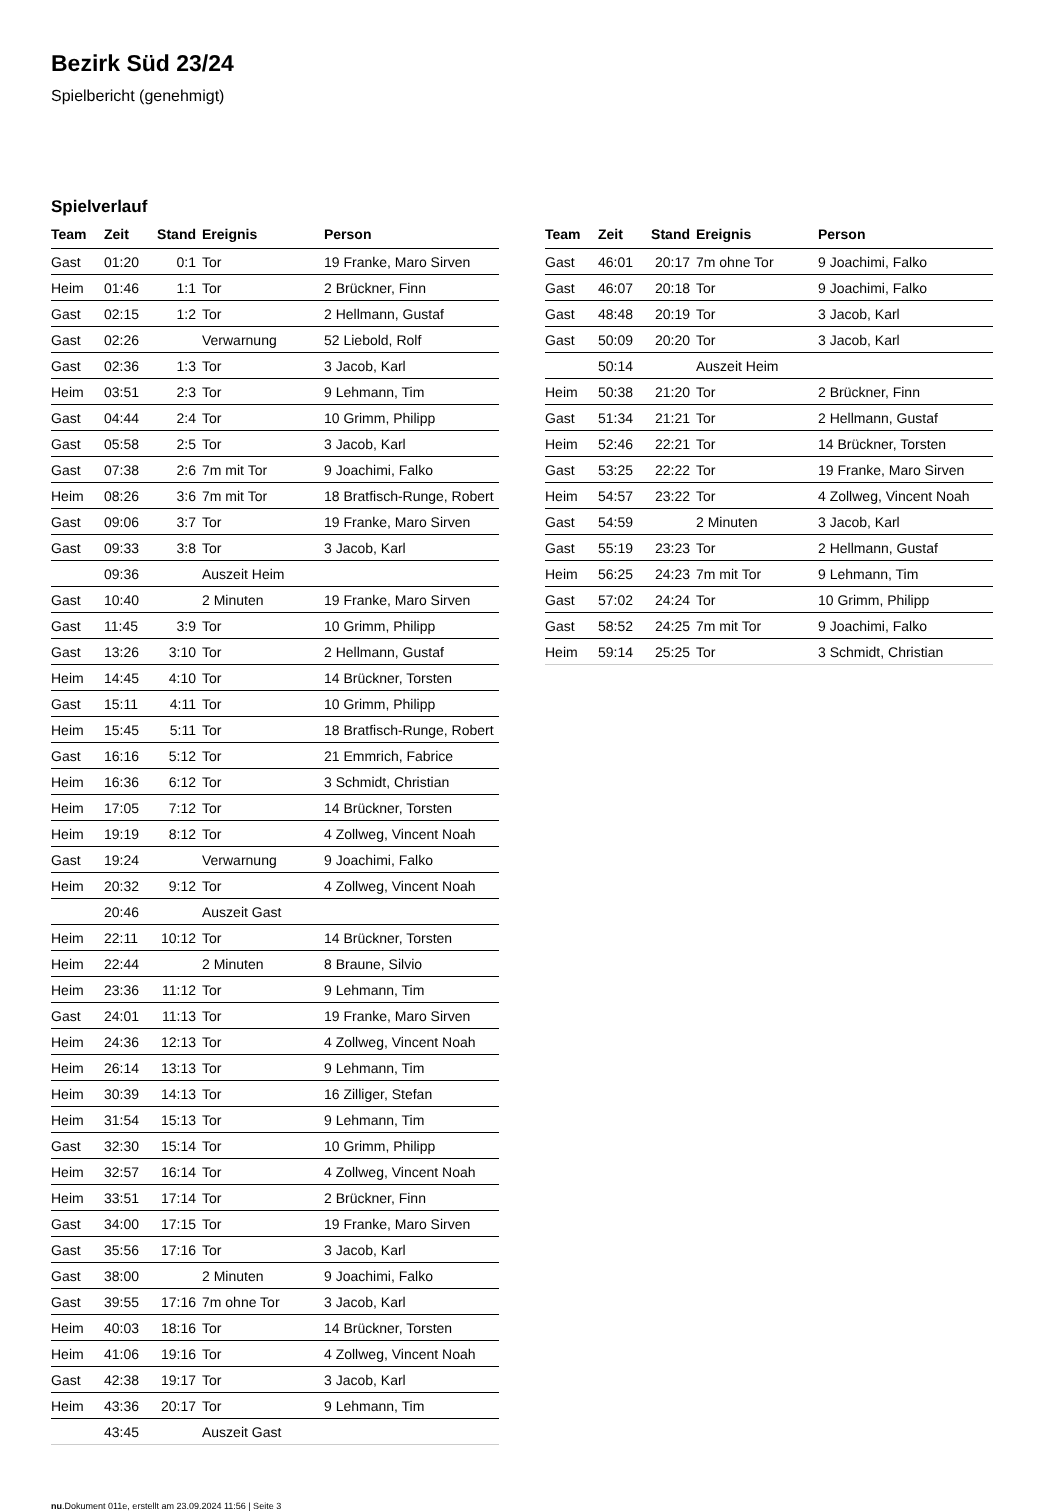Bezirk Süd 23/24
Spielbericht (genehmigt)
Spielverlauf
| Team | Zeit | Stand | Ereignis | Person |
| --- | --- | --- | --- | --- |
| Gast | 01:20 | 0:1 | Tor | 19 Franke, Maro Sirven |
| Heim | 01:46 | 1:1 | Tor | 2 Brückner, Finn |
| Gast | 02:15 | 1:2 | Tor | 2 Hellmann, Gustaf |
| Gast | 02:26 | | Verwarnung | 52 Liebold, Rolf |
| Gast | 02:36 | 1:3 | Tor | 3 Jacob, Karl |
| Heim | 03:51 | 2:3 | Tor | 9 Lehmann, Tim |
| Gast | 04:44 | 2:4 | Tor | 10 Grimm, Philipp |
| Gast | 05:58 | 2:5 | Tor | 3 Jacob, Karl |
| Gast | 07:38 | 2:6 | 7m mit Tor | 9 Joachimi, Falko |
| Heim | 08:26 | 3:6 | 7m mit Tor | 18 Bratfisch-Runge, Robert |
| Gast | 09:06 | 3:7 | Tor | 19 Franke, Maro Sirven |
| Gast | 09:33 | 3:8 | Tor | 3 Jacob, Karl |
| | 09:36 | | Auszeit Heim | |
| Gast | 10:40 | | 2 Minuten | 19 Franke, Maro Sirven |
| Gast | 11:45 | 3:9 | Tor | 10 Grimm, Philipp |
| Gast | 13:26 | 3:10 | Tor | 2 Hellmann, Gustaf |
| Heim | 14:45 | 4:10 | Tor | 14 Brückner, Torsten |
| Gast | 15:11 | 4:11 | Tor | 10 Grimm, Philipp |
| Heim | 15:45 | 5:11 | Tor | 18 Bratfisch-Runge, Robert |
| Gast | 16:16 | 5:12 | Tor | 21 Emmrich, Fabrice |
| Heim | 16:36 | 6:12 | Tor | 3 Schmidt, Christian |
| Heim | 17:05 | 7:12 | Tor | 14 Brückner, Torsten |
| Heim | 19:19 | 8:12 | Tor | 4 Zollweg, Vincent Noah |
| Gast | 19:24 | | Verwarnung | 9 Joachimi, Falko |
| Heim | 20:32 | 9:12 | Tor | 4 Zollweg, Vincent Noah |
| | 20:46 | | Auszeit Gast | |
| Heim | 22:11 | 10:12 | Tor | 14 Brückner, Torsten |
| Heim | 22:44 | | 2 Minuten | 8 Braune, Silvio |
| Heim | 23:36 | 11:12 | Tor | 9 Lehmann, Tim |
| Gast | 24:01 | 11:13 | Tor | 19 Franke, Maro Sirven |
| Heim | 24:36 | 12:13 | Tor | 4 Zollweg, Vincent Noah |
| Heim | 26:14 | 13:13 | Tor | 9 Lehmann, Tim |
| Heim | 30:39 | 14:13 | Tor | 16 Zilliger, Stefan |
| Heim | 31:54 | 15:13 | Tor | 9 Lehmann, Tim |
| Gast | 32:30 | 15:14 | Tor | 10 Grimm, Philipp |
| Heim | 32:57 | 16:14 | Tor | 4 Zollweg, Vincent Noah |
| Heim | 33:51 | 17:14 | Tor | 2 Brückner, Finn |
| Gast | 34:00 | 17:15 | Tor | 19 Franke, Maro Sirven |
| Gast | 35:56 | 17:16 | Tor | 3 Jacob, Karl |
| Gast | 38:00 | | 2 Minuten | 9 Joachimi, Falko |
| Gast | 39:55 | 17:16 | 7m ohne Tor | 3 Jacob, Karl |
| Heim | 40:03 | 18:16 | Tor | 14 Brückner, Torsten |
| Heim | 41:06 | 19:16 | Tor | 4 Zollweg, Vincent Noah |
| Gast | 42:38 | 19:17 | Tor | 3 Jacob, Karl |
| Heim | 43:36 | 20:17 | Tor | 9 Lehmann, Tim |
| | 43:45 | | Auszeit Gast | |
| Team | Zeit | Stand | Ereignis | Person |
| --- | --- | --- | --- | --- |
| Gast | 46:01 | 20:17 | 7m ohne Tor | 9 Joachimi, Falko |
| Gast | 46:07 | 20:18 | Tor | 9 Joachimi, Falko |
| Gast | 48:48 | 20:19 | Tor | 3 Jacob, Karl |
| Gast | 50:09 | 20:20 | Tor | 3 Jacob, Karl |
| | 50:14 | | Auszeit Heim | |
| Heim | 50:38 | 21:20 | Tor | 2 Brückner, Finn |
| Gast | 51:34 | 21:21 | Tor | 2 Hellmann, Gustaf |
| Heim | 52:46 | 22:21 | Tor | 14 Brückner, Torsten |
| Gast | 53:25 | 22:22 | Tor | 19 Franke, Maro Sirven |
| Heim | 54:57 | 23:22 | Tor | 4 Zollweg, Vincent Noah |
| Gast | 54:59 | | 2 Minuten | 3 Jacob, Karl |
| Gast | 55:19 | 23:23 | Tor | 2 Hellmann, Gustaf |
| Heim | 56:25 | 24:23 | 7m mit Tor | 9 Lehmann, Tim |
| Gast | 57:02 | 24:24 | Tor | 10 Grimm, Philipp |
| Gast | 58:52 | 24:25 | 7m mit Tor | 9 Joachimi, Falko |
| Heim | 59:14 | 25:25 | Tor | 3 Schmidt, Christian |
nu.Dokument 011e, erstellt am 23.09.2024 11:56 | Seite 3